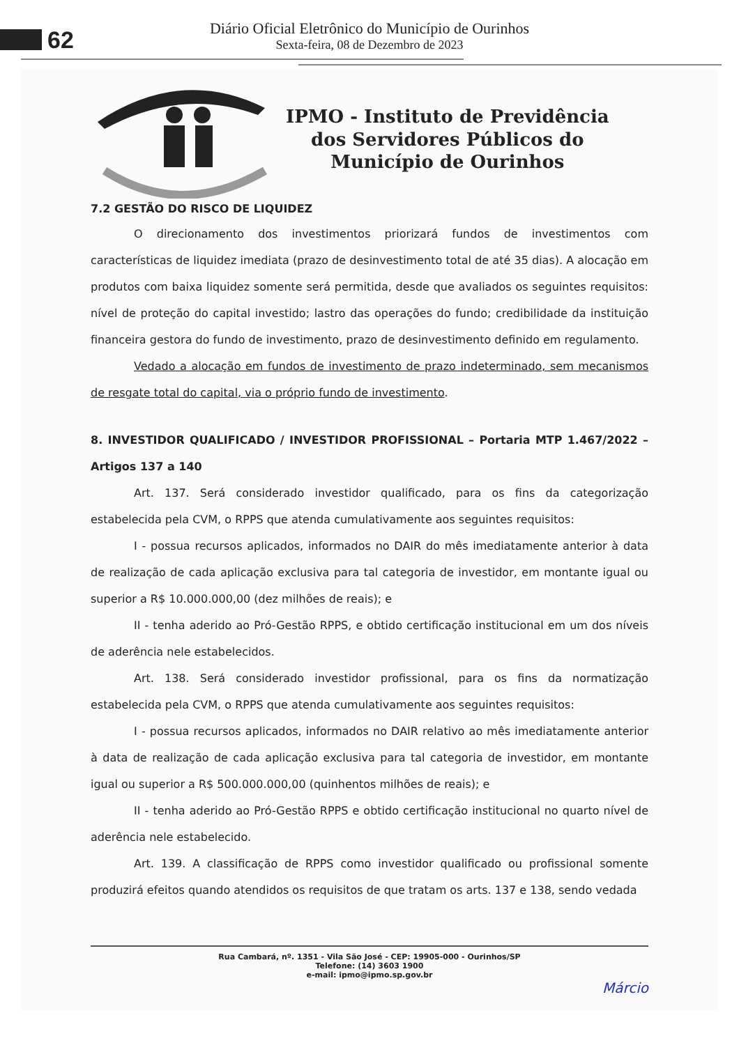62
Diário Oficial Eletrônico do Município de Ourinhos
Sexta-feira, 08 de Dezembro de 2023
IPMO - Instituto de Previdência
dos Servidores Públicos do
Município de Ourinhos
7.2 GESTÃO DO RISCO DE LIQUIDEZ
O direcionamento dos investimentos priorizará fundos de investimentos com características de liquidez imediata (prazo de desinvestimento total de até 35 dias). A alocação em produtos com baixa liquidez somente será permitida, desde que avaliados os seguintes requisitos: nível de proteção do capital investido; lastro das operações do fundo; credibilidade da instituição financeira gestora do fundo de investimento, prazo de desinvestimento definido em regulamento.
Vedado a alocação em fundos de investimento de prazo indeterminado, sem mecanismos de resgate total do capital, via o próprio fundo de investimento.
8. INVESTIDOR QUALIFICADO / INVESTIDOR PROFISSIONAL – Portaria MTP 1.467/2022 – Artigos 137 a 140
Art. 137. Será considerado investidor qualificado, para os fins da categorização estabelecida pela CVM, o RPPS que atenda cumulativamente aos seguintes requisitos:
I - possua recursos aplicados, informados no DAIR do mês imediatamente anterior à data de realização de cada aplicação exclusiva para tal categoria de investidor, em montante igual ou superior a R$ 10.000.000,00 (dez milhões de reais); e
II - tenha aderido ao Pró-Gestão RPPS, e obtido certificação institucional em um dos níveis de aderência nele estabelecidos.
Art. 138. Será considerado investidor profissional, para os fins da normatização estabelecida pela CVM, o RPPS que atenda cumulativamente aos seguintes requisitos:
I - possua recursos aplicados, informados no DAIR relativo ao mês imediatamente anterior à data de realização de cada aplicação exclusiva para tal categoria de investidor, em montante igual ou superior a R$ 500.000.000,00 (quinhentos milhões de reais); e
II - tenha aderido ao Pró-Gestão RPPS e obtido certificação institucional no quarto nível de aderência nele estabelecido.
Art. 139. A classificação de RPPS como investidor qualificado ou profissional somente produzirá efeitos quando atendidos os requisitos de que tratam os arts. 137 e 138, sendo vedada
Rua Cambará, nº. 1351 - Vila São José - CEP: 19905-000 - Ourinhos/SP
Telefone: (14) 3603 1900
e-mail: ipmo@ipmo.sp.gov.br
Márcio